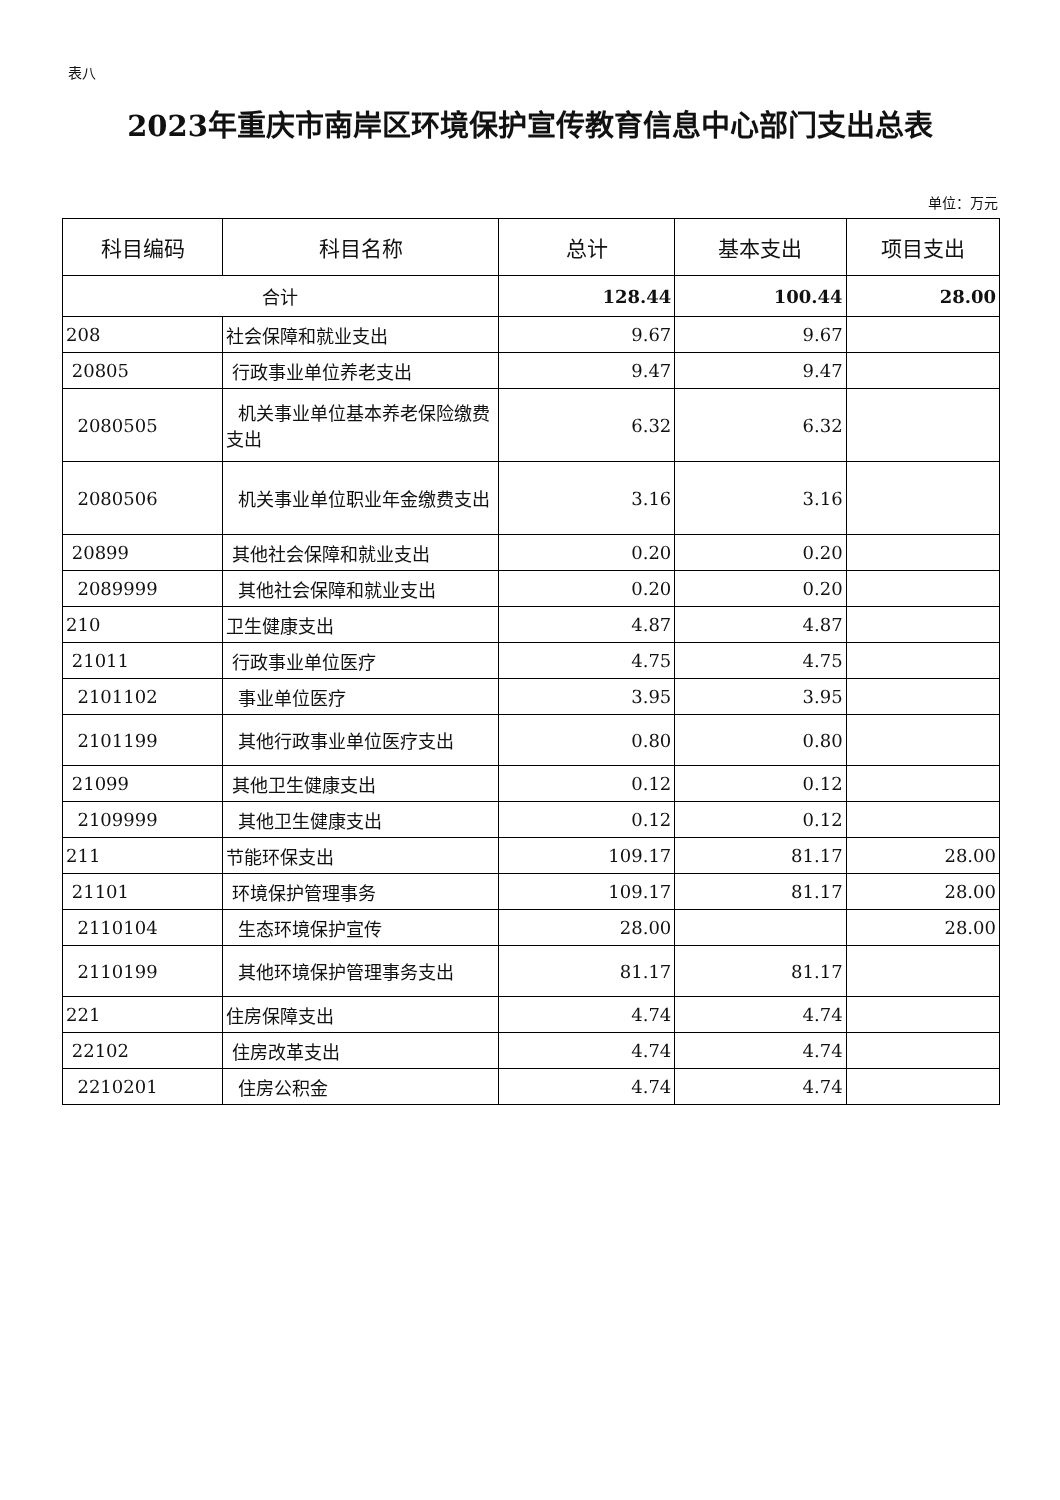表八
2023年重庆市南岸区环境保护宣传教育信息中心部门支出总表
单位：万元
| 科目编码 | 科目名称 | 总计 | 基本支出 | 项目支出 |
| --- | --- | --- | --- | --- |
| 合计 | | 128.44 | 100.44 | 28.00 |
| 208 | 社会保障和就业支出 | 9.67 | 9.67 | |
| 20805 | 行政事业单位养老支出 | 9.47 | 9.47 | |
| 2080505 | 机关事业单位基本养老保险缴费支出 | 6.32 | 6.32 | |
| 2080506 | 机关事业单位职业年金缴费支出 | 3.16 | 3.16 | |
| 20899 | 其他社会保障和就业支出 | 0.20 | 0.20 | |
| 2089999 | 其他社会保障和就业支出 | 0.20 | 0.20 | |
| 210 | 卫生健康支出 | 4.87 | 4.87 | |
| 21011 | 行政事业单位医疗 | 4.75 | 4.75 | |
| 2101102 | 事业单位医疗 | 3.95 | 3.95 | |
| 2101199 | 其他行政事业单位医疗支出 | 0.80 | 0.80 | |
| 21099 | 其他卫生健康支出 | 0.12 | 0.12 | |
| 2109999 | 其他卫生健康支出 | 0.12 | 0.12 | |
| 211 | 节能环保支出 | 109.17 | 81.17 | 28.00 |
| 21101 | 环境保护管理事务 | 109.17 | 81.17 | 28.00 |
| 2110104 | 生态环境保护宣传 | 28.00 | | 28.00 |
| 2110199 | 其他环境保护管理事务支出 | 81.17 | 81.17 | |
| 221 | 住房保障支出 | 4.74 | 4.74 | |
| 22102 | 住房改革支出 | 4.74 | 4.74 | |
| 2210201 | 住房公积金 | 4.74 | 4.74 | |